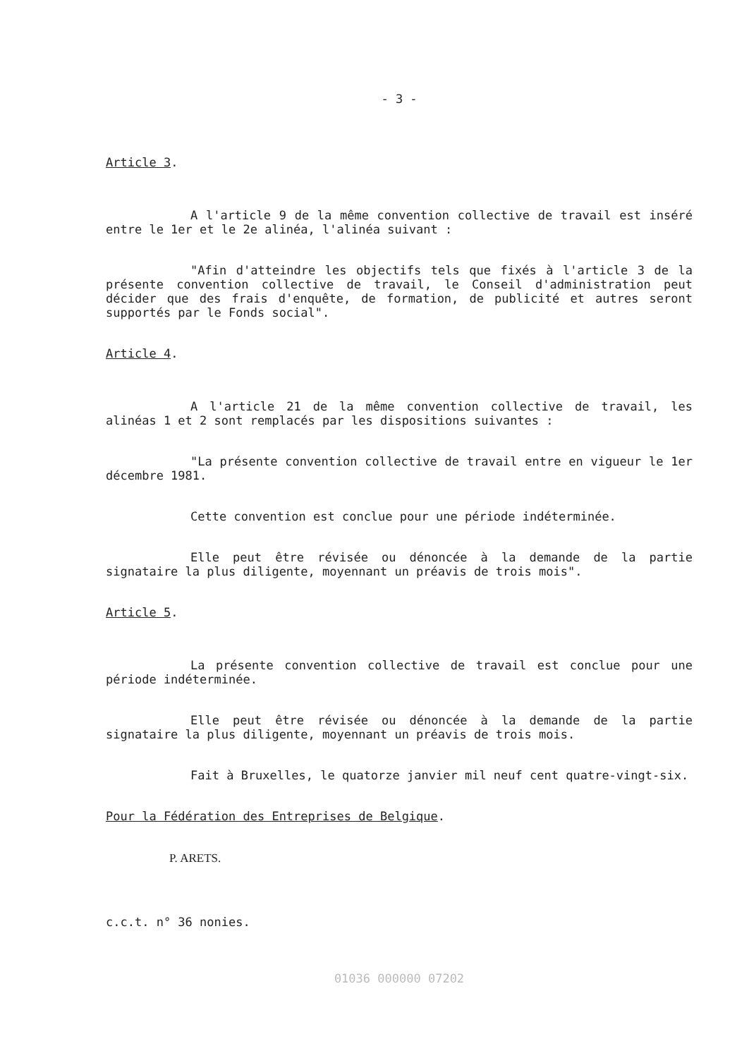- 3 -
Article 3.
A l'article 9 de la même convention collective de travail est inséré entre le 1er et le 2e alinéa, l'alinéa suivant :
"Afin d'atteindre les objectifs tels que fixés à l'article 3 de la présente convention collective de travail, le Conseil d'administration peut décider que des frais d'enquête, de formation, de publicité et autres seront supportés par le Fonds social".
Article 4.
A l'article 21 de la même convention collective de travail, les alinéas 1 et 2 sont remplacés par les dispositions suivantes :
"La présente convention collective de travail entre en vigueur le 1er décembre 1981.
Cette convention est conclue pour une période indéterminée.
Elle peut être révisée ou dénoncée à la demande de la partie signataire la plus diligente, moyennant un préavis de trois mois".
Article 5.
La présente convention collective de travail est conclue pour une période indéterminée.
Elle peut être révisée ou dénoncée à la demande de la partie signataire la plus diligente, moyennant un préavis de trois mois.
Fait à Bruxelles, le quatorze janvier mil neuf cent quatre-vingt-six.
Pour la Fédération des Entreprises de Belgique.
P. ARETS.
c.c.t. n° 36 nonies.
01036 000000 07202